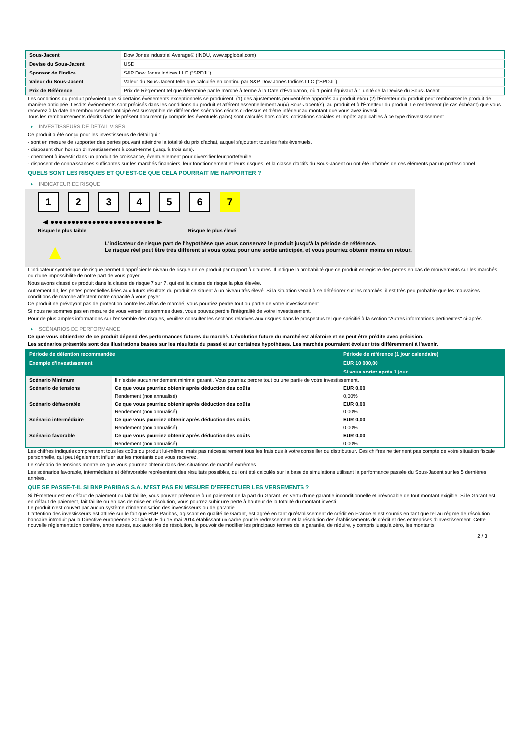| Sous-Jacent | Dow Jones Industrial Average® (INDU, www.spglobal.com) |
| Devise du Sous-Jacent | USD |
| Sponsor de l'Indice | S&P Dow Jones Indices LLC ("SPDJI") |
| Valeur du Sous-Jacent | Valeur du Sous-Jacent telle que calculée en continu par S&P Dow Jones Indices LLC ("SPDJI") |
| Prix de Référence | Prix de Règlement tel que déterminé par le marché à terme à la Date d'Évaluation, où 1 point équivaut à 1 unité de la Devise du Sous-Jacent |
Les conditions du produit prévoient que si certains événements exceptionnels se produisent, (1) des ajustements peuvent être apportés au produit et/ou (2) l'Émetteur du produit peut rembourser le produit de manière anticipée. Lesdits événements sont précisés dans les conditions du produit et afférent essentiellement au(x) Sous-Jacent(s), au produit et à l'Émetteur du produit. Le rendement (le cas échéant) que vous recevrez à la date de remboursement anticipé est susceptible de différer des scénarios décrits ci-dessus et d'être inférieur au montant que vous avez investi.
Tous les remboursements décrits dans le présent document (y compris les éventuels gains) sont calculés hors coûts, cotisations sociales et impôts applicables à ce type d'investissement.
INVESTISSEURS DE DÉTAIL VISÉS
Ce produit a été conçu pour les investisseurs de détail qui :
- sont en mesure de supporter des pertes pouvant atteindre la totalité du prix d'achat, auquel s'ajoutent tous les frais éventuels.
- disposent d'un horizon d'investissement à court-terme (jusqu'à trois ans).
- cherchent à investir dans un produit de croissance, éventuellement pour diversifier leur portefeuille.
- disposent de connaissances suffisantes sur les marchés financiers, leur fonctionnement et leurs risques, et la classe d'actifs du Sous-Jacent ou ont été informés de ces éléments par un professionnel.
QUELS SONT LES RISQUES ET QU’EST-CE QUE CELA POURRAIT ME RAPPORTER ?
INDICATEUR DE RISQUE
123456 7
◀ ●●●●●●●●●●●●●●●●●●●●●●●●● ▶
Risque le plus faible Risque le plus élevé
▲
L'indicateur de risque part de l'hypothèse que vous conservez le produit jusqu'à la période de référence.
Le risque réel peut être très différent si vous optez pour une sortie anticipée, et vous pourriez obtenir moins en retour.
L'indicateur synthétique de risque permet d'apprécier le niveau de risque de ce produit par rapport à d'autres. Il indique la probabilité que ce produit enregistre des pertes en cas de mouvements sur les marchés ou d'une impossibilité de notre part de vous payer.
Nous avons classé ce produit dans la classe de risque 7 sur 7, qui est la classe de risque la plus élevée.
Autrement dit, les pertes potentielles liées aux futurs résultats du produit se situent à un niveau très élevé. Si la situation venait à se détériorer sur les marchés, il est très peu probable que les mauvaises conditions de marché affectent notre capacité à vous payer.
Ce produit ne prévoyant pas de protection contre les aléas de marché, vous pourriez perdre tout ou partie de votre investissement.
Si nous ne sommes pas en mesure de vous verser les sommes dues, vous pouvez perdre l'intégralité de votre investissement.
Pour de plus amples informations sur l'ensemble des risques, veuillez consulter les sections relatives aux risques dans le prospectus tel que spécifié à la section "Autres informations pertinentes" ci-après.
SCÉNARIOS DE PERFORMANCE
Ce que vous obtiendrez de ce produit dépend des performances futures du marché. L’évolution future du marché est aléatoire et ne peut être prédite avec précision.
Les scénarios présentés sont des illustrations basées sur les résultats du passé et sur certaines hypothèses. Les marchés pourraient évoluer très différemment à l’avenir.
| Période de détention recommandée | | Période de référence (1 jour calendaire) |
| --- | --- | --- |
| Exemple d’investissement | | EUR 10 000,00 |
| | | Si vous sortez après 1 jour |
| Scénario Minimum | Il n’existe aucun rendement minimal garanti. Vous pourriez perdre tout ou une partie de votre investissement. | |
| Scénario de tensions | Ce que vous pourriez obtenir après déduction des coûts | EUR 0,00 |
| | Rendement (non annualisé) | 0,00% |
| Scénario défavorable | Ce que vous pourriez obtenir après déduction des coûts | EUR 0,00 |
| | Rendement (non annualisé) | 0,00% |
| Scénario intermédiaire | Ce que vous pourriez obtenir après déduction des coûts | EUR 0,00 |
| | Rendement (non annualisé) | 0,00% |
| Scénario favorable | Ce que vous pourriez obtenir après déduction des coûts | EUR 0,00 |
| | Rendement (non annualisé) | 0,00% |
Les chiffres indiqués comprennent tous les coûts du produit lui-même, mais pas nécessairement tous les frais dus à votre conseiller ou distributeur. Ces chiffres ne tiennent pas compte de votre situation fiscale personnelle, qui peut également influer sur les montants que vous recevrez.
Le scénario de tensions montre ce que vous pourriez obtenir dans des situations de marché extrêmes.
Les scénarios favorable, intermédiaire et défavorable représentent des résultats possibles, qui ont été calculés sur la base de simulations utilisant la performance passée du Sous-Jacent sur les 5 dernières années.
QUE SE PASSE-T-IL SI BNP PARIBAS S.A. N’EST PAS EN MESURE D’EFFECTUER LES VERSEMENTS ?
Si l'Émetteur est en défaut de paiement ou fait faillite, vous pouvez prétendre à un paiement de la part du Garant, en vertu d'une garantie inconditionnelle et irrévocable de tout montant exigible. Si le Garant est en défaut de paiement, fait faillite ou en cas de mise en résolution, vous pourrez subir une perte à hauteur de la totalité du montant investi.
Le produit n'est couvert par aucun système d'indemnisation des investisseurs ou de garantie.
L'attention des investisseurs est attirée sur le fait que BNP Paribas, agissant en qualité de Garant, est agréé en tant qu'établissement de crédit en France et est soumis en tant que tel au régime de résolution bancaire introduit par la Directive européenne 2014/59/UE du 15 mai 2014 établissant un cadre pour le redressement et la résolution des établissements de crédit et des entreprises d'investissement. Cette nouvelle réglementation confère, entre autres, aux autorités de résolution, le pouvoir de modifier les principaux termes de la garantie, de réduire, y compris jusqu'à zéro, les montants
2 / 3